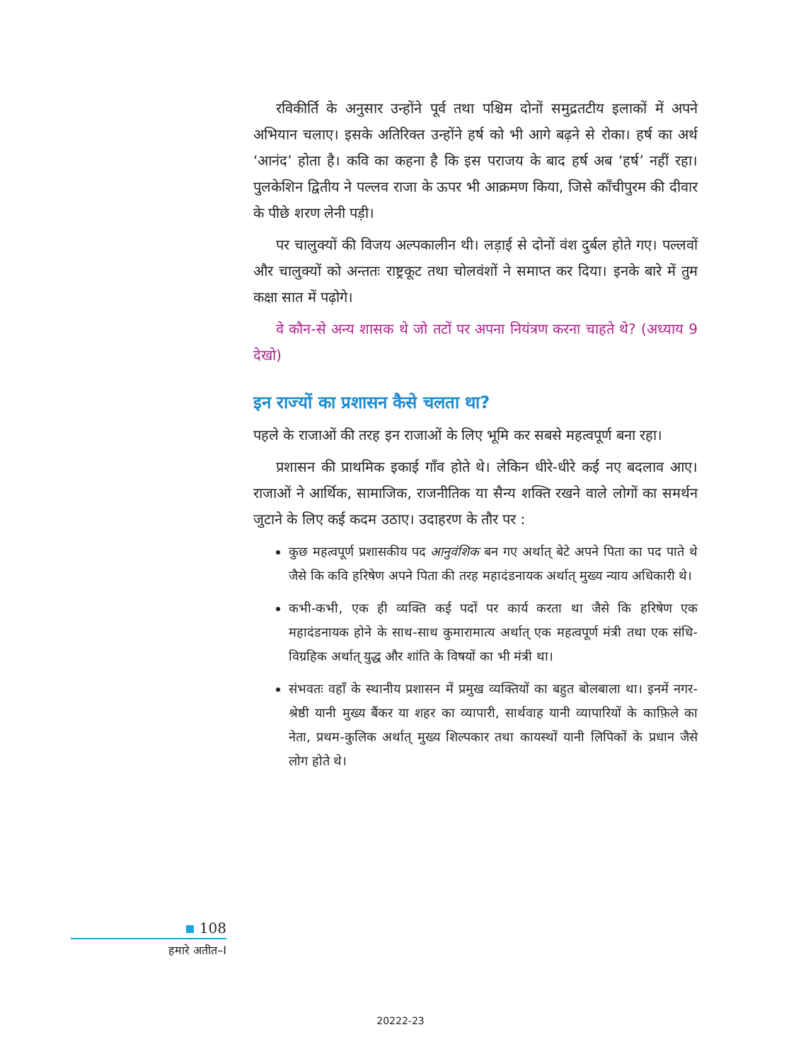रविकीर्ति के अनुसार उन्होंने पूर्व तथा पश्चिम दोनों समुद्रतटीय इलाकों में अपने अभियान चलाए। इसके अतिरिक्त उन्होंने हर्ष को भी आगे बढ़ने से रोका। हर्ष का अर्थ ‘आनंद’ होता है। कवि का कहना है कि इस पराजय के बाद हर्ष अब ‘हर्ष’ नहीं रहा। पुलकेशिन द्वितीय ने पल्लव राजा के ऊपर भी आक्रमण किया, जिसे काँचीपुरम की दीवार के पीछे शरण लेनी पड़ी।
पर चालुक्यों की विजय अल्पकालीन थी। लड़ाई से दोनों वंश दुर्बल होते गए। पल्लवों और चालुक्यों को अन्ततः राष्ट्रकूट तथा चोलवंशों ने समाप्त कर दिया। इनके बारे में तुम कक्षा सात में पढ़ोगे।
वे कौन-से अन्य शासक थे जो तटों पर अपना नियंत्रण करना चाहते थे? (अध्याय 9 देखो)
इन राज्यों का प्रशासन कैसे चलता था?
पहले के राजाओं की तरह इन राजाओं के लिए भूमि कर सबसे महत्वपूर्ण बना रहा।
प्रशासन की प्राथमिक इकाई गाँव होते थे। लेकिन धीरे-धीरे कई नए बदलाव आए। राजाओं ने आर्थिक, सामाजिक, राजनीतिक या सैन्य शक्ति रखने वाले लोगों का समर्थन जुटाने के लिए कई कदम उठाए। उदाहरण के तौर पर :
कुछ महत्वपूर्ण प्रशासकीय पद आनुवंशिक बन गए अर्थात् बेटे अपने पिता का पद पाते थे जैसे कि कवि हरिषेण अपने पिता की तरह महादंडनायक अर्थात् मुख्य न्याय अधिकारी थे।
कभी-कभी, एक ही व्यक्ति कई पदों पर कार्य करता था जैसे कि हरिषेण एक महादंडनायक होने के साथ-साथ कुमारामात्य अर्थात् एक महत्वपूर्ण मंत्री तथा एक संधि-विग्रहिक अर्थात् युद्ध और शांति के विषयों का भी मंत्री था।
संभवतः वहाँ के स्थानीय प्रशासन में प्रमुख व्यक्तियों का बहुत बोलबाला था। इनमें नगर-श्रेष्ठी यानी मुख्य बैंकर या शहर का व्यापारी, सार्थवाह यानी व्यापारियों के काफ़िले का नेता, प्रथम-कुलिक अर्थात् मुख्य शिल्पकार तथा कायस्थों यानी लिपिकों के प्रधान जैसे लोग होते थे।
108
हमारे अतीत–I
20222-23